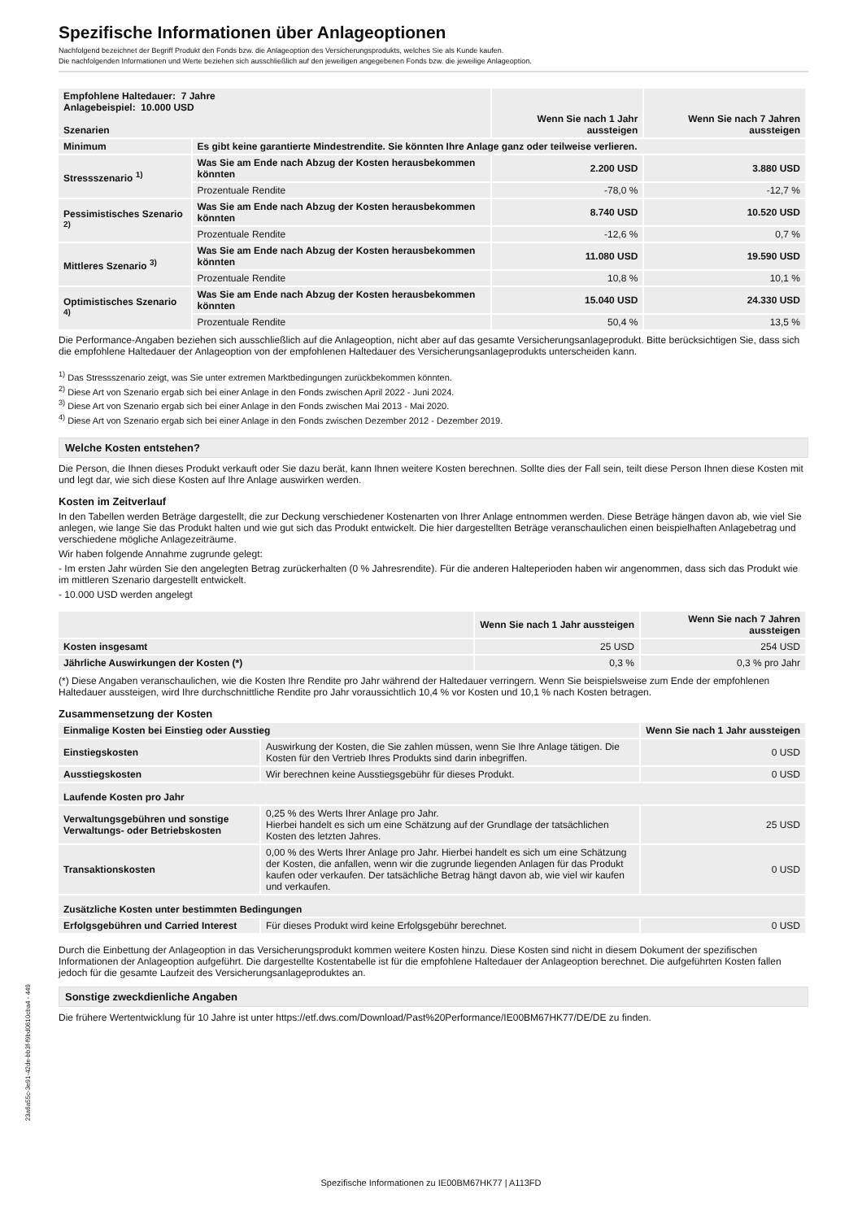Spezifische Informationen über Anlageoptionen
Nachfolgend bezeichnet der Begriff Produkt den Fonds bzw. die Anlageoption des Versicherungsprodukts, welches Sie als Kunde kaufen.
Die nachfolgenden Informationen und Werte beziehen sich ausschließlich auf den jeweiligen angegebenen Fonds bzw. die jeweilige Anlageoption.
| Empfohlene Haltedauer: 7 Jahre Anlagebeispiel: 10.000 USD Szenarien | | Wenn Sie nach 1 Jahr aussteigen | Wenn Sie nach 7 Jahren aussteigen |
| --- | --- | --- | --- |
| Minimum | Es gibt keine garantierte Mindestrendite. Sie könnten Ihre Anlage ganz oder teilweise verlieren. | | |
| Stressszenario <sup>1)</sup> | Was Sie am Ende nach Abzug der Kosten herausbekommen könnten | 2.200 USD | 3.880 USD |
| | Prozentuale Rendite | -78,0 % | -12,7 % |
| Pessimistisches Szenario <sup>2)</sup> | Was Sie am Ende nach Abzug der Kosten herausbekommen könnten | 8.740 USD | 10.520 USD |
| | Prozentuale Rendite | -12,6 % | 0,7 % |
| Mittleres Szenario <sup>3)</sup> | Was Sie am Ende nach Abzug der Kosten herausbekommen könnten | 11.080 USD | 19.590 USD |
| | Prozentuale Rendite | 10,8 % | 10,1 % |
| Optimistisches Szenario <sup>4)</sup> | Was Sie am Ende nach Abzug der Kosten herausbekommen könnten | 15.040 USD | 24.330 USD |
| | Prozentuale Rendite | 50,4 % | 13,5 % |
Die Performance-Angaben beziehen sich ausschließlich auf die Anlageoption, nicht aber auf das gesamte Versicherungsanlageprodukt. Bitte berücksichtigen Sie, dass sich die empfohlene Haltedauer der Anlageoption von der empfohlenen Haltedauer des Versicherungsanlageprodukts unterscheiden kann.
<sup>1)</sup> Das Stressszenario zeigt, was Sie unter extremen Marktbedingungen zurückbekommen könnten.
<sup>2)</sup> Diese Art von Szenario ergab sich bei einer Anlage in den Fonds zwischen April 2022 - Juni 2024.
<sup>3)</sup> Diese Art von Szenario ergab sich bei einer Anlage in den Fonds zwischen Mai 2013 - Mai 2020.
<sup>4)</sup> Diese Art von Szenario ergab sich bei einer Anlage in den Fonds zwischen Dezember 2012 - Dezember 2019.
Welche Kosten entstehen?
Die Person, die Ihnen dieses Produkt verkauft oder Sie dazu berät, kann Ihnen weitere Kosten berechnen. Sollte dies der Fall sein, teilt diese Person Ihnen diese Kosten mit und legt dar, wie sich diese Kosten auf Ihre Anlage auswirken werden.
Kosten im Zeitverlauf
In den Tabellen werden Beträge dargestellt, die zur Deckung verschiedener Kostenarten von Ihrer Anlage entnommen werden. Diese Beträge hängen davon ab, wie viel Sie anlegen, wie lange Sie das Produkt halten und wie gut sich das Produkt entwickelt. Die hier dargestellten Beträge veranschaulichen einen beispielhaften Anlagebetrag und verschiedene mögliche Anlagezeiträume.
Wir haben folgende Annahme zugrunde gelegt:
- Im ersten Jahr würden Sie den angelegten Betrag zurückerhalten (0 % Jahresrendite). Für die anderen Halteperioden haben wir angenommen, dass sich das Produkt wie im mittleren Szenario dargestellt entwickelt.
- 10.000 USD werden angelegt
| | Wenn Sie nach 1 Jahr aussteigen | Wenn Sie nach 7 Jahren aussteigen |
| --- | --- | --- |
| Kosten insgesamt | 25 USD | 254 USD |
| Jährliche Auswirkungen der Kosten (*) | 0,3 % | 0,3 % pro Jahr |
(*) Diese Angaben veranschaulichen, wie die Kosten Ihre Rendite pro Jahr während der Haltedauer verringern. Wenn Sie beispielsweise zum Ende der empfohlenen Haltedauer aussteigen, wird Ihre durchschnittliche Rendite pro Jahr voraussichtlich 10,4 % vor Kosten und 10,1 % nach Kosten betragen.
Zusammensetzung der Kosten
| Einmalige Kosten bei Einstieg oder Ausstieg | | Wenn Sie nach 1 Jahr aussteigen |
| --- | --- | --- |
| Einstiegskosten | Auswirkung der Kosten, die Sie zahlen müssen, wenn Sie Ihre Anlage tätigen. Die Kosten für den Vertrieb Ihres Produkts sind darin inbegriffen. | 0 USD |
| Ausstiegskosten | Wir berechnen keine Ausstiegsgebühr für dieses Produkt. | 0 USD |
| Laufende Kosten pro Jahr | | |
| Verwaltungsgebühren und sonstige Verwaltungs- oder Betriebskosten | 0,25 % des Werts Ihrer Anlage pro Jahr. Hierbei handelt es sich um eine Schätzung auf der Grundlage der tatsächlichen Kosten des letzten Jahres. | 25 USD |
| Transaktionskosten | 0,00 % des Werts Ihrer Anlage pro Jahr. Hierbei handelt es sich um eine Schätzung der Kosten, die anfallen, wenn wir die zugrunde liegenden Anlagen für das Produkt kaufen oder verkaufen. Der tatsächliche Betrag hängt davon ab, wie viel wir kaufen und verkaufen. | 0 USD |
| Zusätzliche Kosten unter bestimmten Bedingungen | | |
| Erfolgsgebühren und Carried Interest | Für dieses Produkt wird keine Erfolgsgebühr berechnet. | 0 USD |
Durch die Einbettung der Anlageoption in das Versicherungsprodukt kommen weitere Kosten hinzu. Diese Kosten sind nicht in diesem Dokument der spezifischen Informationen der Anlageoption aufgeführt. Die dargestellte Kostentabelle ist für die empfohlene Haltedauer der Anlageoption berechnet. Die aufgeführten Kosten fallen jedoch für die gesamte Laufzeit des Versicherungsanlageproduktes an.
Sonstige zweckdienliche Angaben
Die frühere Wertentwicklung für 10 Jahre ist unter https://etf.dws.com/Download/Past%20Performance/IE00BM67HK77/DE/DE zu finden.
23a6a55c-3e91-42de-bb3f-f9bd0610cba4 - 449
Spezifische Informationen zu IE00BM67HK77 | A113FD